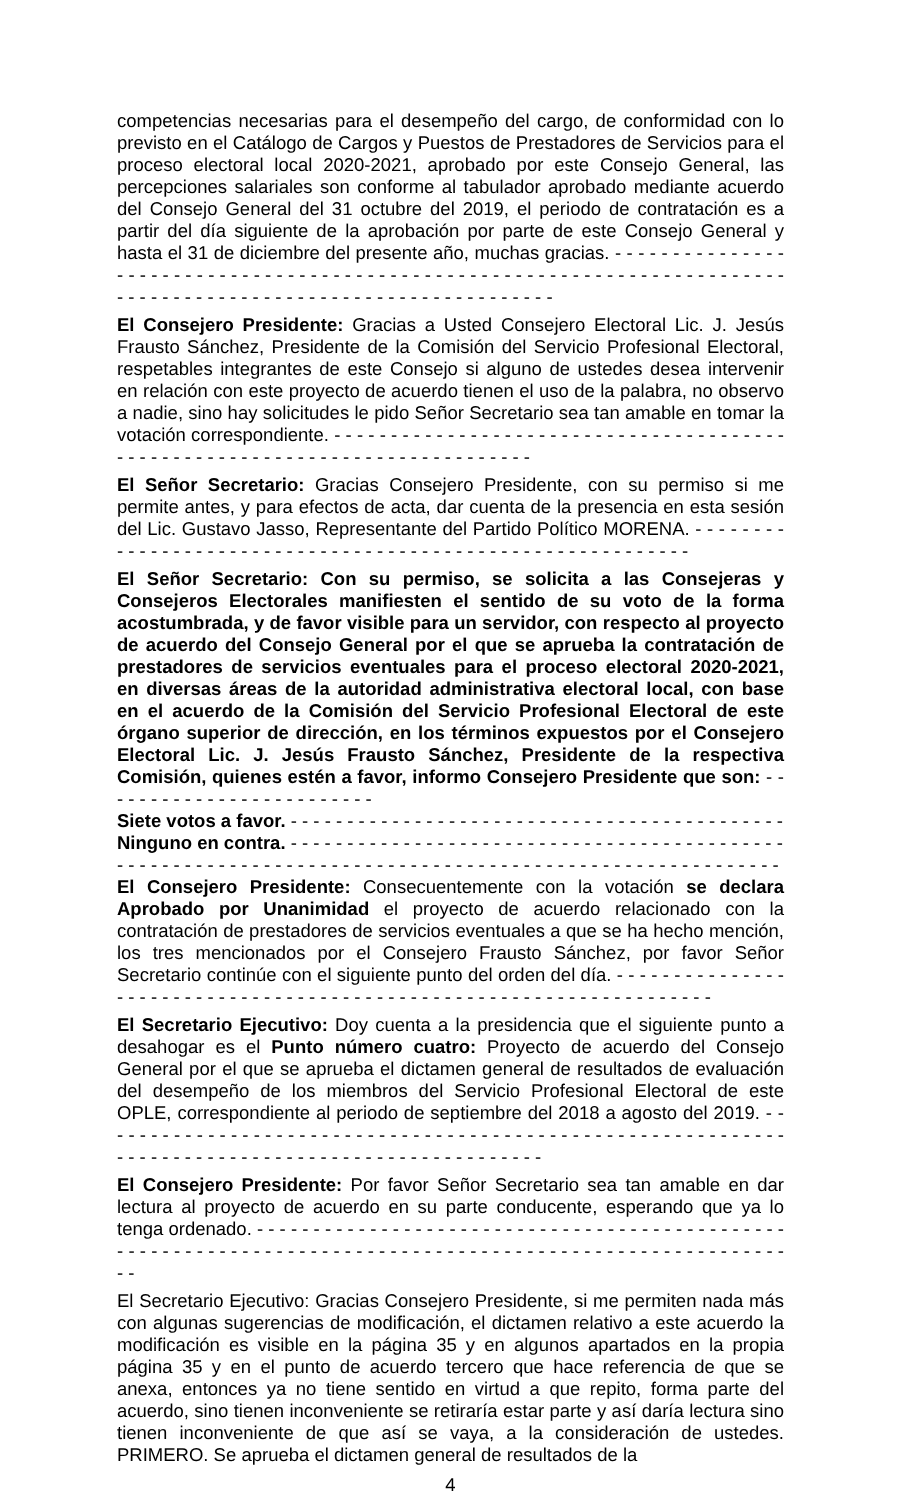competencias necesarias para el desempeño del cargo, de conformidad con lo previsto en el Catálogo de Cargos y Puestos de Prestadores de Servicios para el proceso electoral local 2020-2021, aprobado por este Consejo General, las percepciones salariales son conforme al tabulador aprobado mediante acuerdo del Consejo General del 31 octubre del 2019, el periodo de contratación es a partir del día siguiente de la aprobación por parte de este Consejo General y hasta el 31 de diciembre del presente año, muchas gracias. - - - - - - - - - - - - - - - - - - - - - - - - - - - - - - - - - - - - - - - - - - - - - - - - - - - - - - - - - - - - - - - - - - - - - - - - - - - - - - - - - - - - - - - - - - - - - - - - - - - - - - - - - - - - - - - - -
El Consejero Presidente: Gracias a Usted Consejero Electoral Lic. J. Jesús Frausto Sánchez, Presidente de la Comisión del Servicio Profesional Electoral, respetables integrantes de este Consejo si alguno de ustedes desea intervenir en relación con este proyecto de acuerdo tienen el uso de la palabra, no observo a nadie, sino hay solicitudes le pido Señor Secretario sea tan amable en tomar la votación correspondiente. - - - - - - - - - - - - - - - - - - - - - - - - - - - - - - - - - - - - - - - - - - - - - - - - - - - - - - - - - - - - - - - - - - - - - - - - - - - - -
El Señor Secretario: Gracias Consejero Presidente, con su permiso si me permite antes, y para efectos de acta, dar cuenta de la presencia en esta sesión del Lic. Gustavo Jasso, Representante del Partido Político MORENA. - - - - - - - - - - - - - - - - - - - - - - - - - - - - - - - - - - - - - - - - - - - - - - - - - - - - - - - - - - -
El Señor Secretario: Con su permiso, se solicita a las Consejeras y Consejeros Electorales manifiesten el sentido de su voto de la forma acostumbrada, y de favor visible para un servidor, con respecto al proyecto de acuerdo del Consejo General por el que se aprueba la contratación de prestadores de servicios eventuales para el proceso electoral 2020-2021, en diversas áreas de la autoridad administrativa electoral local, con base en el acuerdo de la Comisión del Servicio Profesional Electoral de este órgano superior de dirección, en los términos expuestos por el Consejero Electoral Lic. J. Jesús Frausto Sánchez, Presidente de la respectiva Comisión, quienes estén a favor, informo Consejero Presidente que son: - - - - - - - - - - - - - - - - - - - - - - - - -
Siete votos a favor. - - - - - - - - - - - - - - - - - - - - - - - - - - - - - - - - - - - - - - - - - - - - - - - -
Ninguno en contra. - - - - - - - - - - - - - - - - - - - - - - - - - - - - - - - - - - - - - - - - - - - - - - - - -
- - - - - - - - - - - - - - - - - - - - - - - - - - - - - - - - - - - - - - - - - - - - - - - - - - - - - - - - - - - - -
El Consejero Presidente: Consecuentemente con la votación se declara Aprobado por Unanimidad el proyecto de acuerdo relacionado con la contratación de prestadores de servicios eventuales a que se ha hecho mención, los tres mencionados por el Consejero Frausto Sánchez, por favor Señor Secretario continúe con el siguiente punto del orden del día. - - - - - - - - - - - - - - - - - - - - - - - - - - - - - - - - - - - - - - - - - - - - - - - - - - - - - - - - - - - - - - - - - - - -
El Secretario Ejecutivo: Doy cuenta a la presidencia que el siguiente punto a desahogar es el Punto número cuatro: Proyecto de acuerdo del Consejo General por el que se aprueba el dictamen general de resultados de evaluación del desempeño de los miembros del Servicio Profesional Electoral de este OPLE, correspondiente al periodo de septiembre del 2018 a agosto del 2019. - - - - - - - - - - - - - - - - - - - - - - - - - - - - - - - - - - - - - - - - - - - - - - - - - - - - - - - - - - - - - - - - - - - - - - - - - - - - - - - - - - - - - - - - - - - - - - - - - - -
El Consejero Presidente: Por favor Señor Secretario sea tan amable en dar lectura al proyecto de acuerdo en su parte conducente, esperando que ya lo tenga ordenado. - - - - - - - - - - - - - - - - - - - - - - - - - - - - - - - - - - - - - - - - - - - - - - - - - - - - - - - - - - - - - - - - - - - - - - - - - - - - - - - - - - - - - - - - - - - - - - - - - - - - - - - - - - - -
El Secretario Ejecutivo: Gracias Consejero Presidente, si me permiten nada más con algunas sugerencias de modificación, el dictamen relativo a este acuerdo la modificación es visible en la página 35 y en algunos apartados en la propia página 35 y en el punto de acuerdo tercero que hace referencia de que se anexa, entonces ya no tiene sentido en virtud a que repito, forma parte del acuerdo, sino tienen inconveniente se retiraría estar parte y así daría lectura sino tienen inconveniente de que así se vaya, a la consideración de ustedes. PRIMERO. Se aprueba el dictamen general de resultados de la
4